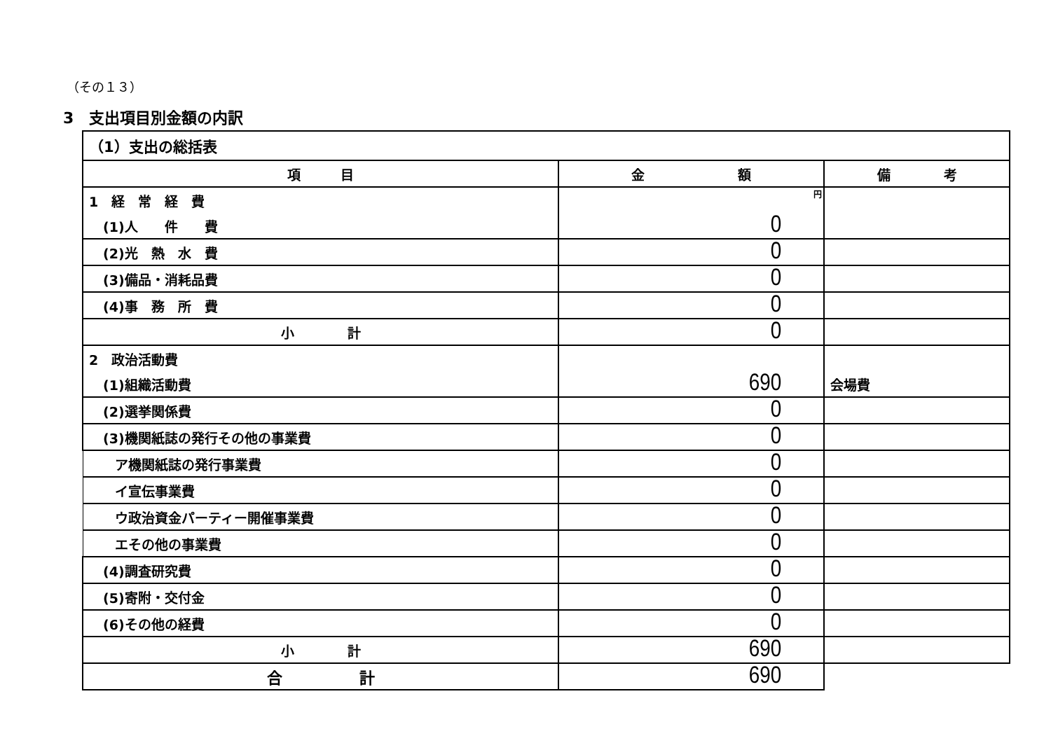（その１３）
3　支出項目別金額の内訳
| （1）支出の総括表 | | |
| 項 目 | 金 額 | 備 考 |
| 1 経 常 経 費 | 円 | |
| (1)人 件 費 | 0 | |
| (2)光 熱 水 費 | 0 | |
| (3)備品・消耗品費 | 0 | |
| (4)事 務 所 費 | 0 | |
| 小 計 | 0 | |
| 2 政治活動費 | | |
| (1)組織活動費 | 690 | 会場費 |
| (2)選挙関係費 | 0 | |
| (3)機関紙誌の発行その他の事業費 | 0 | |
| ア機関紙誌の発行事業費 | 0 | |
| イ宣伝事業費 | 0 | |
| ウ政治資金パーティー開催事業費 | 0 | |
| エその他の事業費 | 0 | |
| (4)調査研究費 | 0 | |
| (5)寄附・交付金 | 0 | |
| (6)その他の経費 | 0 | |
| 小 計 | 690 | |
| 合 計 | 690 | |